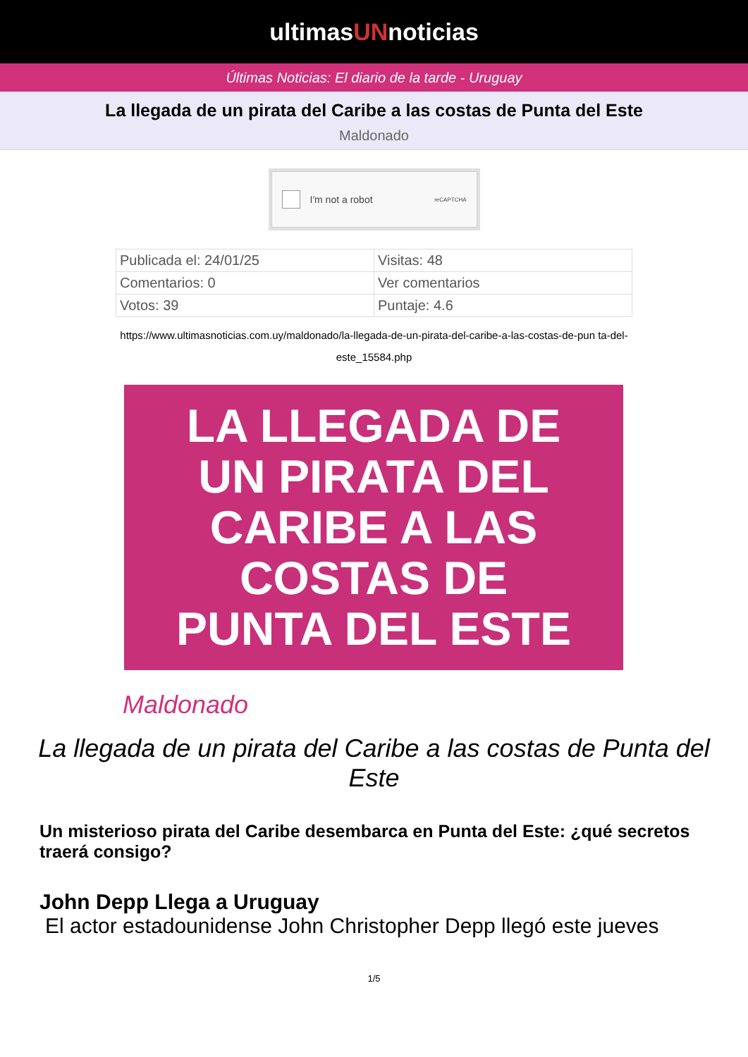ultimasUNnoticias
Últimas Noticias: El diario de la tarde - Uruguay
La llegada de un pirata del Caribe a las costas de Punta del Este
Maldonado
I'm not a robot reCAPTCHA
| Publicada el: 24/01/25 | Visitas: 48 |
| Comentarios: 0 | Ver comentarios |
| Votos: 39 | Puntaje: 4.6 |
https://www.ultimasnoticias.com.uy/maldonado/la-llegada-de-un-pirata-del-caribe-a-las-costas-de-pun ta-del-este_15584.php
LA LLEGADA DE
UN PIRATA DEL
CARIBE A LAS
COSTAS DE
PUNTA DEL ESTE
Maldonado
La llegada de un pirata del Caribe a las costas de Punta del Este
Un misterioso pirata del Caribe desembarca en Punta del Este: ¿qué secretos traerá consigo?
John Depp Llega a Uruguay
El actor estadounidense John Christopher Depp llegó este jueves
1/5